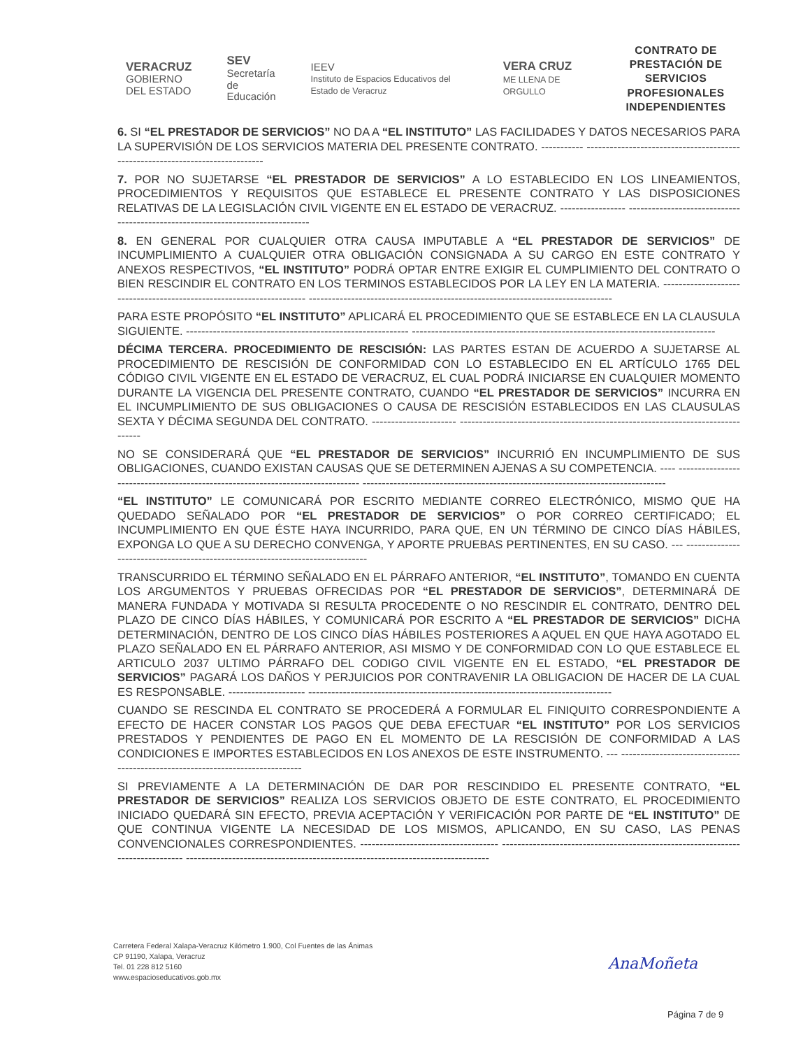VERACRUZ
GOBIERNO
DEL ESTADO
SEV
Secretaría
de Educación
IEEV
Instituto de Espacios Educativos del Estado de Veracruz
VERA CRUZ
ME LLENA DE ORGULLO
CONTRATO DE PRESTACIÓN DE
SERVICIOS PROFESIONALES
INDEPENDIENTES
6. SI “EL PRESTADOR DE SERVICIOS” NO DA A “EL INSTITUTO” LAS FACILIDADES Y DATOS NECESARIOS PARA LA SUPERVISIÓN DE LOS SERVICIOS MATERIA DEL PRESENTE CONTRATO. ----------- ------------------------------------------------------------------------------
7. POR NO SUJETARSE “EL PRESTADOR DE SERVICIOS” A LO ESTABLECIDO EN LOS LINEAMIENTOS, PROCEDIMIENTOS Y REQUISITOS QUE ESTABLECE EL PRESENTE CONTRATO Y LAS DISPOSICIONES RELATIVAS DE LA LEGISLACIÓN CIVIL VIGENTE EN EL ESTADO DE VERACRUZ. ----------------- -------------------------------------------------------------------------------
8. EN GENERAL POR CUALQUIER OTRA CAUSA IMPUTABLE A “EL PRESTADOR DE SERVICIOS” DE INCUMPLIMIENTO A CUALQUIER OTRA OBLIGACIÓN CONSIGNADA A SU CARGO EN ESTE CONTRATO Y ANEXOS RESPECTIVOS, “EL INSTITUTO” PODRÁ OPTAR ENTRE EXIGIR EL CUMPLIMIENTO DEL CONTRATO O BIEN RESCINDIR EL CONTRATO EN LOS TERMINOS ESTABLECIDOS POR LA LEY EN LA MATERIA. --------------------------------------------------------------------- -------------------------------------------------------------------------------
PARA ESTE PROPÓSITO “EL INSTITUTO” APLICARÁ EL PROCEDIMIENTO QUE SE ESTABLECE EN LA CLAUSULA SIGUIENTE. ---------------------------------------------------------- -------------------------------------------------------------------------------
DÉCIMA TERCERA. PROCEDIMIENTO DE RESCISIÓN: LAS PARTES ESTAN DE ACUERDO A SUJETARSE AL PROCEDIMIENTO DE RESCISIÓN DE CONFORMIDAD CON LO ESTABLECIDO EN EL ARTÍCULO 1765 DEL CÓDIGO CIVIL VIGENTE EN EL ESTADO DE VERACRUZ, EL CUAL PODRÁ INICIARSE EN CUALQUIER MOMENTO DURANTE LA VIGENCIA DEL PRESENTE CONTRATO, CUANDO “EL PRESTADOR DE SERVICIOS” INCURRA EN EL INCUMPLIMIENTO DE SUS OBLIGACIONES O CAUSA DE RESCISIÓN ESTABLECIDOS EN LAS CLAUSULAS SEXTA Y DÉCIMA SEGUNDA DEL CONTRATO. ---------------------- -------------------------------------------------------------------------------
NO SE CONSIDERARÁ QUE “EL PRESTADOR DE SERVICIOS” INCURRIÓ EN INCUMPLIMIENTO DE SUS OBLIGACIONES, CUANDO EXISTAN CAUSAS QUE SE DETERMINEN AJENAS A SU COMPETENCIA. ---- ------------------------------------------------------------------------------- -------------------------------------------------------------------------------
“EL INSTITUTO” LE COMUNICARÁ POR ESCRITO MEDIANTE CORREO ELECTRÓNICO, MISMO QUE HA QUEDADO SEÑALADO POR “EL PRESTADOR DE SERVICIOS” O POR CORREO CERTIFICADO; EL INCUMPLIMIENTO EN QUE ÉSTE HAYA INCURRIDO, PARA QUE, EN UN TÉRMINO DE CINCO DÍAS HÁBILES, EXPONGA LO QUE A SU DERECHO CONVENGA, Y APORTE PRUEBAS PERTINENTES, EN SU CASO. --- -------------------------------------------------------------------------------
TRANSCURRIDO EL TÉRMINO SEÑALADO EN EL PÁRRAFO ANTERIOR, “EL INSTITUTO”, TOMANDO EN CUENTA LOS ARGUMENTOS Y PRUEBAS OFRECIDAS POR “EL PRESTADOR DE SERVICIOS”, DETERMINARÁ DE MANERA FUNDADA Y MOTIVADA SI RESULTA PROCEDENTE O NO RESCINDIR EL CONTRATO, DENTRO DEL PLAZO DE CINCO DÍAS HÁBILES, Y COMUNICARÁ POR ESCRITO A “EL PRESTADOR DE SERVICIOS” DICHA DETERMINACIÓN, DENTRO DE LOS CINCO DÍAS HÁBILES POSTERIORES A AQUEL EN QUE HAYA AGOTADO EL PLAZO SEÑALADO EN EL PÁRRAFO ANTERIOR, ASI MISMO Y DE CONFORMIDAD CON LO QUE ESTABLECE EL ARTICULO 2037 ULTIMO PÁRRAFO DEL CODIGO CIVIL VIGENTE EN EL ESTADO, “EL PRESTADOR DE SERVICIOS” PAGARÁ LOS DAÑOS Y PERJUICIOS POR CONTRAVENIR LA OBLIGACION DE HACER DE LA CUAL ES RESPONSABLE. -------------------- -------------------------------------------------------------------------------
CUANDO SE RESCINDA EL CONTRATO SE PROCEDERÁ A FORMULAR EL FINIQUITO CORRESPONDIENTE A EFECTO DE HACER CONSTAR LOS PAGOS QUE DEBA EFECTUAR “EL INSTITUTO” POR LOS SERVICIOS PRESTADOS Y PENDIENTES DE PAGO EN EL MOMENTO DE LA RESCISIÓN DE CONFORMIDAD A LAS CONDICIONES E IMPORTES ESTABLECIDOS EN LOS ANEXOS DE ESTE INSTRUMENTO. --- -------------------------------------------------------------------------------
SI PREVIAMENTE A LA DETERMINACIÓN DE DAR POR RESCINDIDO EL PRESENTE CONTRATO, “EL PRESTADOR DE SERVICIOS” REALIZA LOS SERVICIOS OBJETO DE ESTE CONTRATO, EL PROCEDIMIENTO INICIADO QUEDARÁ SIN EFECTO, PREVIA ACEPTACIÓN Y VERIFICACIÓN POR PARTE DE “EL INSTITUTO” DE QUE CONTINUA VIGENTE LA NECESIDAD DE LOS MISMOS, APLICANDO, EN SU CASO, LAS PENAS CONVENCIONALES CORRESPONDIENTES. ------------------------------------ ------------------------------------------------------------------------------- -------------------------------------------------------------------------------
Carretera Federal Xalapa-Veracruz Kilómetro 1.900, Col Fuentes de las Ánimas
CP 91190, Xalapa, Veracruz
Tel. 01 228 812 5160
www.espacioseducativos.gob.mx
AnaMoñeta
Página 7 de 9